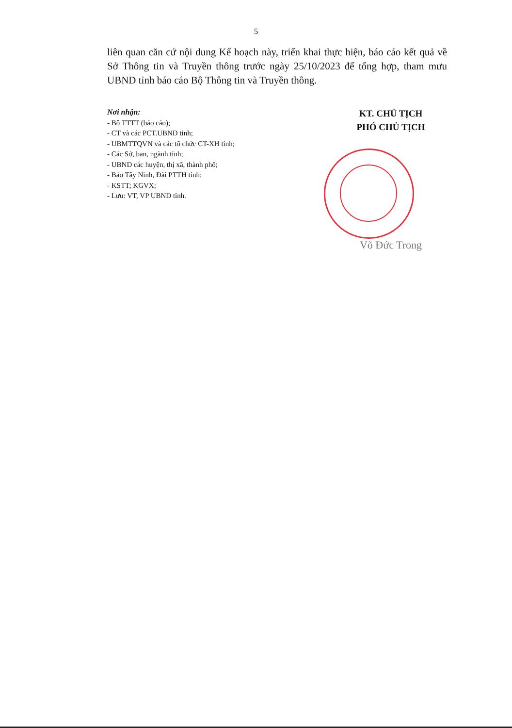5
liên quan căn cứ nội dung Kế hoạch này, triển khai thực hiện, báo cáo kết quả về Sở Thông tin và Truyền thông trước ngày 25/10/2023 để tổng hợp, tham mưu UBND tỉnh báo cáo Bộ Thông tin và Truyền thông.
Nơi nhận:
- Bộ TTTT (báo cáo);
- CT và các PCT.UBND tỉnh;
- UBMTTQVN và các tổ chức CT-XH tỉnh;
- Các Sở, ban, ngành tỉnh;
- UBND các huyện, thị xã, thành phố;
- Báo Tây Ninh, Đài PTTH tỉnh;
- KSTT; KGVX;
- Lưu: VT, VP UBND tỉnh.
KT. CHỦ TỊCH
PHÓ CHỦ TỊCH
Võ Đức Trong